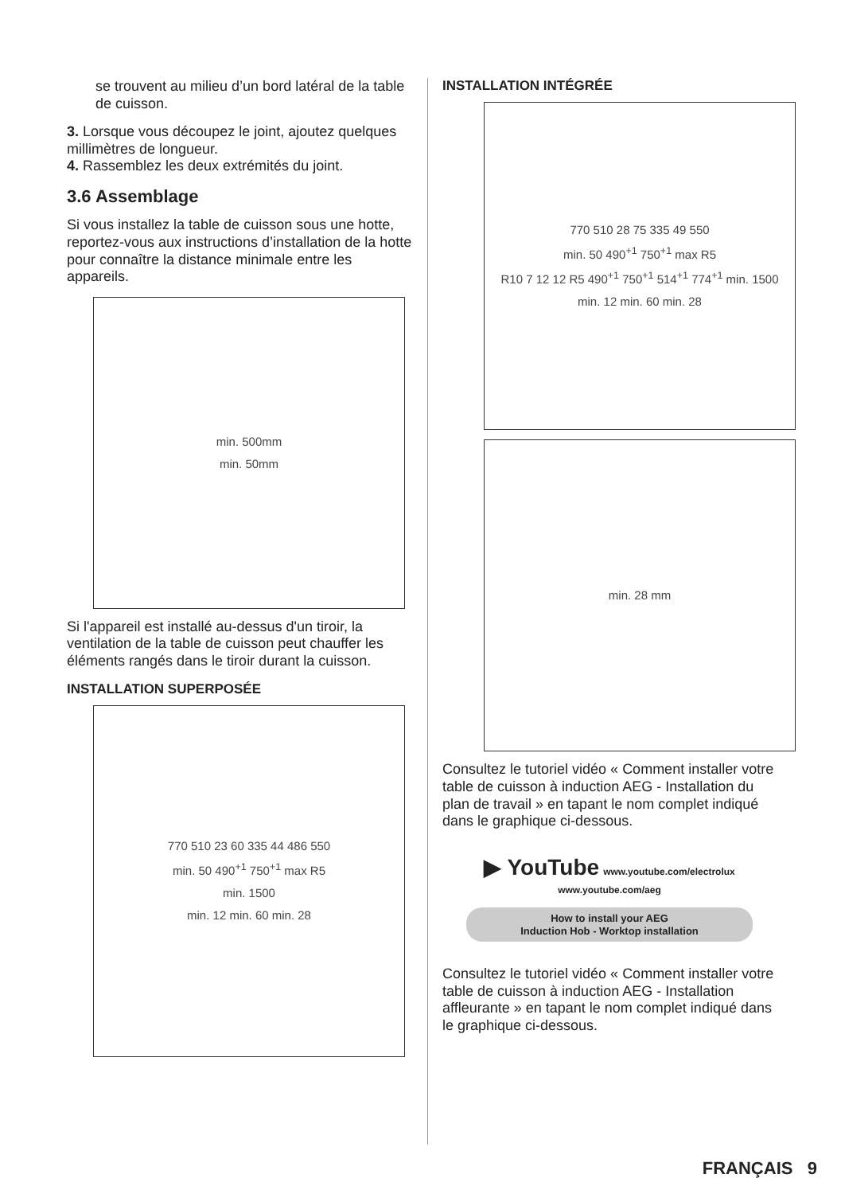se trouvent au milieu d’un bord latéral de la table de cuisson.
3. Lorsque vous découpez le joint, ajoutez quelques millimètres de longueur.
4. Rassemblez les deux extrémités du joint.
3.6 Assemblage
Si vous installez la table de cuisson sous une hotte, reportez-vous aux instructions d’installation de la hotte pour connaître la distance minimale entre les appareils.
min. 500mm
min. 50mm
Si l'appareil est installé au-dessus d'un tiroir, la ventilation de la table de cuisson peut chauffer les éléments rangés dans le tiroir durant la cuisson.
INSTALLATION SUPERPOSÉE
770 510 23 60 335 44 486 550
min. 50 490<sup>+1</sup> 750<sup>+1</sup> max R5
min. 1500
min. 12 min. 60 min. 28
INSTALLATION INTÉGRÉE
770 510 28 75 335 49 550
min. 50 490<sup>+1</sup> 750<sup>+1</sup> max R5
R10 7 12 12 R5 490<sup>+1</sup> 750<sup>+1</sup> 514<sup>+1</sup> 774<sup>+1</sup> min. 1500
min. 12 min. 60 min. 28
min. 28 mm
Consultez le tutoriel vidéo « Comment installer votre table de cuisson à induction AEG - Installation du plan de travail » en tapant le nom complet indiqué dans le graphique ci-dessous.
▶ YouTube www.youtube.com/electrolux
www.youtube.com/aeg
How to install your AEG
Induction Hob - Worktop installation
Consultez le tutoriel vidéo « Comment installer votre table de cuisson à induction AEG - Installation affleurante » en tapant le nom complet indiqué dans le graphique ci-dessous.
FRANÇAIS 9